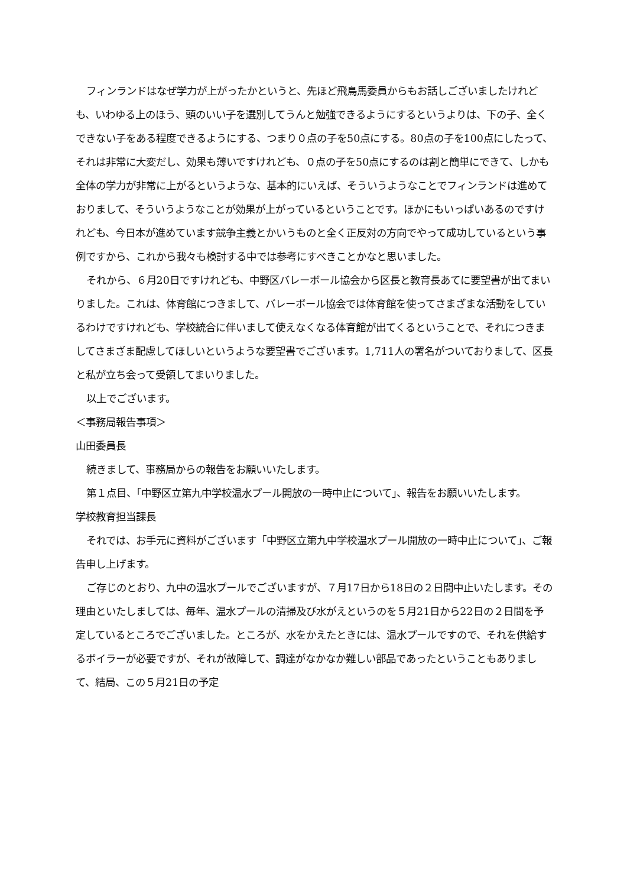フィンランドはなぜ学力が上がったかというと、先ほど飛鳥馬委員からもお話しございましたけれども、いわゆる上のほう、頭のいい子を選別してうんと勉強できるようにするというよりは、下の子、全くできない子をある程度できるようにする、つまり０点の子を50点にする。80点の子を100点にしたって、それは非常に大変だし、効果も薄いですけれども、０点の子を50点にするのは割と簡単にできて、しかも全体の学力が非常に上がるというような、基本的にいえば、そういうようなことでフィンランドは進めておりまして、そういうようなことが効果が上がっているということです。ほかにもいっぱいあるのですけれども、今日本が進めています競争主義とかいうものと全く正反対の方向でやって成功しているという事例ですから、これから我々も検討する中では参考にすべきことかなと思いました。
それから、６月20日ですけれども、中野区バレーボール協会から区長と教育長あてに要望書が出てまいりました。これは、体育館につきまして、バレーボール協会では体育館を使ってさまざまな活動をしているわけですけれども、学校統合に伴いまして使えなくなる体育館が出てくるということで、それにつきましてさまざま配慮してほしいというような要望書でございます。1,711人の署名がついておりまして、区長と私が立ち会って受領してまいりました。
以上でございます。
＜事務局報告事項＞
山田委員長
続きまして、事務局からの報告をお願いいたします。
第１点目、「中野区立第九中学校温水プール開放の一時中止について」、報告をお願いいたします。
学校教育担当課長
それでは、お手元に資料がございます「中野区立第九中学校温水プール開放の一時中止について」、ご報告申し上げます。
ご存じのとおり、九中の温水プールでございますが、７月17日から18日の２日間中止いたします。その理由といたしましては、毎年、温水プールの清掃及び水がえというのを５月21日から22日の２日間を予定しているところでございました。ところが、水をかえたときには、温水プールですので、それを供給するボイラーが必要ですが、それが故障して、調達がなかなか難しい部品であったということもありまして、結局、この５月21日の予定